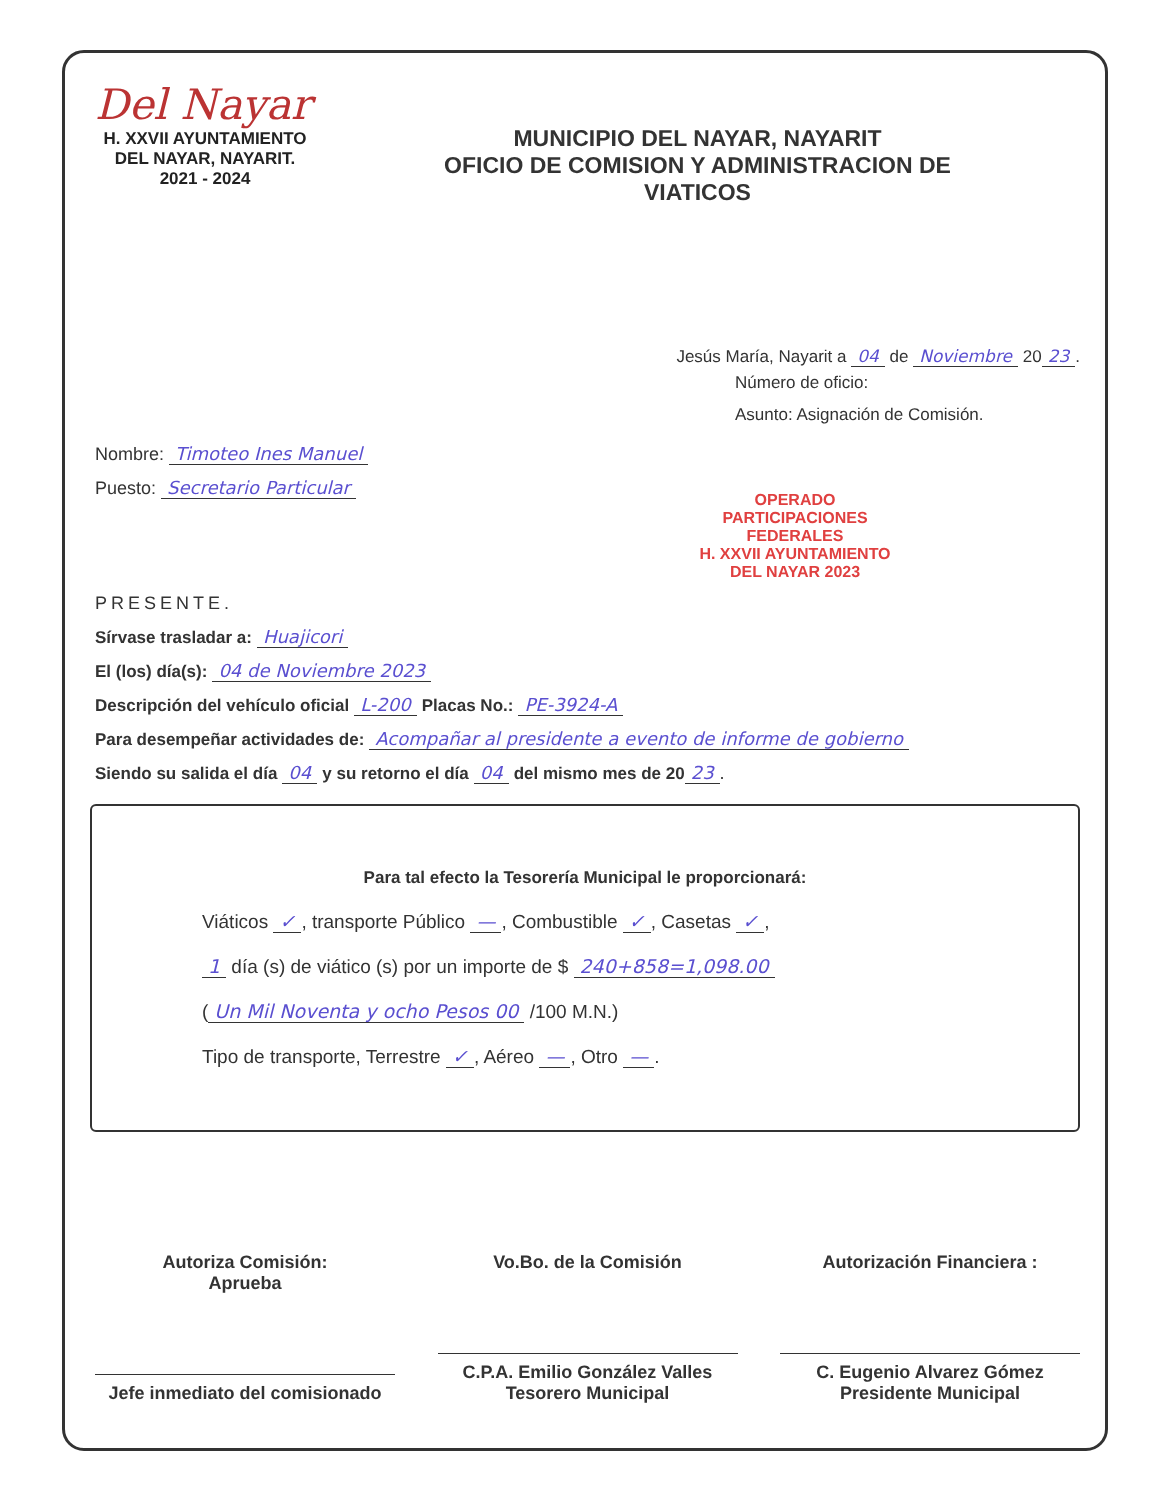Del Nayar
H. XXVII AYUNTAMIENTO
DEL NAYAR, NAYARIT.
2021 - 2024
MUNICIPIO DEL NAYAR, NAYARIT
OFICIO DE COMISION Y ADMINISTRACION DE
VIATICOS
Jesús María, Nayarit a 04 de Noviembre 20 23.
Número de oficio:
Asunto: Asignación de Comisión.
Nombre: Timoteo Ines Manuel
Puesto: Secretario Particular
OPERADO PARTICIPACIONES FEDERALES
H. XXVII AYUNTAMIENTO
DEL NAYAR 2023
PRESENTE.
Sírvase trasladar a: Huajicori
El (los) día(s): 04 de Noviembre 2023
Descripción del vehículo oficial L-200 Placas No.: PE-3924-A
Para desempeñar actividades de: Acompañar al presidente a evento de informe de gobierno
Siendo su salida el día 04 y su retorno el día 04 del mismo mes de 20 23.
Para tal efecto la Tesorería Municipal le proporcionará:
Viáticos ✓, transporte Público —, Combustible ✓, Casetas ✓,
1 día (s) de viático (s) por un importe de $ 240+858=1,098.00
(Un Mil Noventa y ocho Pesos 00 /100 M.N.)
Tipo de transporte, Terrestre ✓, Aéreo —, Otro —.
Autoriza Comisión:
Aprueba
Jefe inmediato del comisionado
Vo.Bo. de la Comisión
C.P.A. Emilio González Valles
Tesorero Municipal
Autorización Financiera :
C. Eugenio Alvarez Gómez
Presidente Municipal